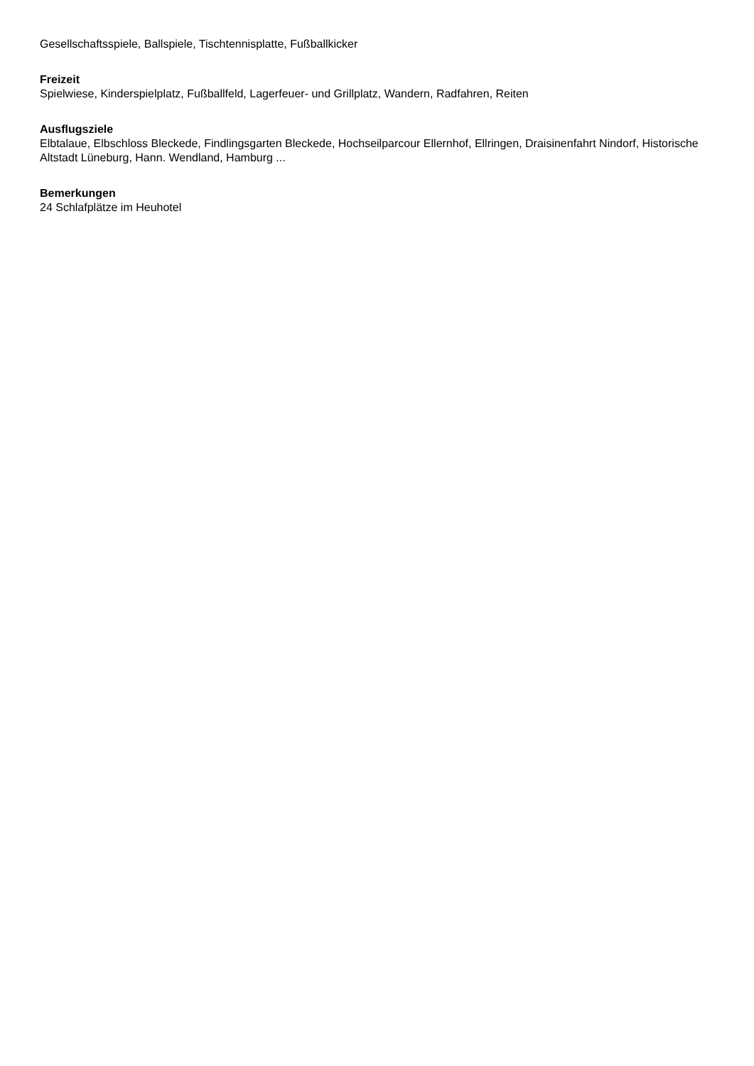Gesellschaftsspiele, Ballspiele, Tischtennisplatte, Fußballkicker
Freizeit
Spielwiese, Kinderspielplatz, Fußballfeld, Lagerfeuer- und Grillplatz, Wandern, Radfahren, Reiten
Ausflugsziele
Elbtalaue, Elbschloss Bleckede, Findlingsgarten Bleckede, Hochseilparcour Ellernhof, Ellringen, Draisinenfahrt Nindorf, Historische Altstadt Lüneburg, Hann. Wendland, Hamburg ...
Bemerkungen
24 Schlafplätze im Heuhotel